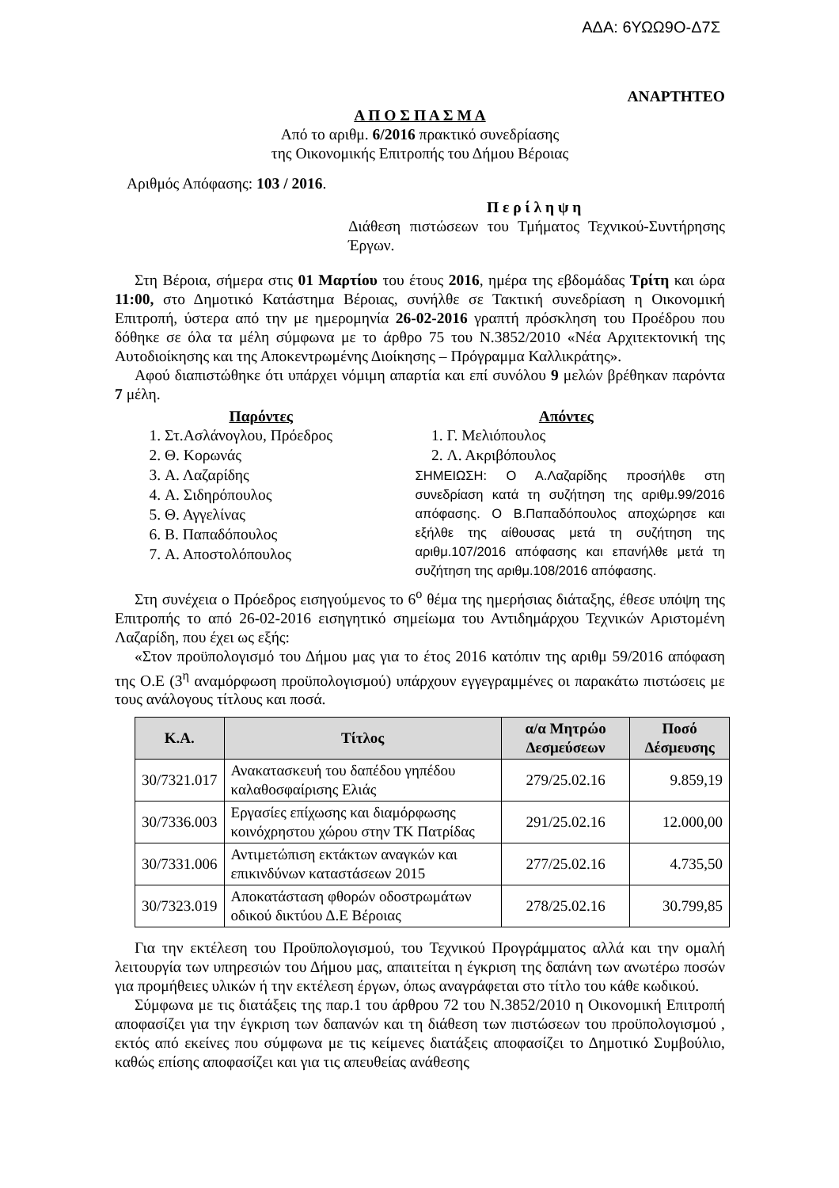ΑΔΑ: 6ΥΩΩ9Ο-Δ7Σ
ΑΝΑΡΤΗΤΕΟ
Α Π Ο Σ Π Α Σ Μ Α
Από το αριθμ. 6/2016 πρακτικό συνεδρίασης
της Οικονομικής Επιτροπής του Δήμου Βέροιας
Αριθμός Απόφασης: 103 / 2016.
Π ε ρ ί λ η ψ η
Διάθεση πιστώσεων του Τμήματος Τεχνικού-Συντήρησης Έργων.
Στη Βέροια, σήμερα στις 01 Μαρτίου του έτους 2016, ημέρα της εβδομάδας Τρίτη και ώρα 11:00, στο Δημοτικό Κατάστημα Βέροιας, συνήλθε σε Τακτική συνεδρίαση η Οικονομική Επιτροπή, ύστερα από την με ημερομηνία 26-02-2016 γραπτή πρόσκληση του Προέδρου που δόθηκε σε όλα τα μέλη σύμφωνα με το άρθρο 75 του Ν.3852/2010 «Νέα Αρχιτεκτονική της Αυτοδιοίκησης και της Αποκεντρωμένης Διοίκησης – Πρόγραμμα Καλλικράτης».
Αφού διαπιστώθηκε ότι υπάρχει νόμιμη απαρτία και επί συνόλου 9 μελών βρέθηκαν παρόντα 7 μέλη.
Παρόντες
1. Στ.Ασλάνογλου, Πρόεδρος
2. Θ. Κορωνάς
3. Α. Λαζαρίδης
4. Α. Σιδηρόπουλος
5. Θ. Αγγελίνας
6. Β. Παπαδόπουλος
7. Α. Αποστολόπουλος
Απόντες
1. Γ. Μελιόπουλος
2. Λ. Ακριβόπουλος
ΣΗΜΕΙΩΣΗ: Ο Α.Λαζαρίδης προσήλθε στη συνεδρίαση κατά τη συζήτηση της αριθμ.99/2016 απόφασης. Ο Β.Παπαδόπουλος αποχώρησε και εξήλθε της αίθουσας μετά τη συζήτηση της αριθμ.107/2016 απόφασης και επανήλθε μετά τη συζήτηση της αριθμ.108/2016 απόφασης.
Στη συνέχεια ο Πρόεδρος εισηγούμενος το 6<sup>ο</sup> θέμα της ημερήσιας διάταξης, έθεσε υπόψη της Επιτροπής το από 26-02-2016 εισηγητικό σημείωμα του Αντιδημάρχου Τεχνικών Αριστομένη Λαζαρίδη, που έχει ως εξής:
«Στον προϋπολογισμό του Δήμου μας για το έτος 2016 κατόπιν της αριθμ 59/2016 απόφαση της Ο.Ε (3<sup>η</sup> αναμόρφωση προϋπολογισμού) υπάρχουν εγγεγραμμένες οι παρακάτω πιστώσεις με τους ανάλογους τίτλους και ποσά.
| Κ.Α. | Τίτλος | α/α Μητρώο Δεσμεύσεων | Ποσό Δέσμευσης |
| --- | --- | --- | --- |
| 30/7321.017 | Ανακατασκευή του δαπέδου γηπέδου καλαθοσφαίρισης Ελιάς | 279/25.02.16 | 9.859,19 |
| 30/7336.003 | Εργασίες επίχωσης και διαμόρφωσης κοινόχρηστου χώρου στην ΤΚ Πατρίδας | 291/25.02.16 | 12.000,00 |
| 30/7331.006 | Αντιμετώπιση εκτάκτων αναγκών και επικινδύνων καταστάσεων 2015 | 277/25.02.16 | 4.735,50 |
| 30/7323.019 | Αποκατάσταση φθορών οδοστρωμάτων οδικού δικτύου Δ.Ε Βέροιας | 278/25.02.16 | 30.799,85 |
Για την εκτέλεση του Προϋπολογισμού, του Τεχνικού Προγράμματος αλλά και την ομαλή λειτουργία των υπηρεσιών του Δήμου μας, απαιτείται η έγκριση της δαπάνη των ανωτέρω ποσών για προμήθειες υλικών ή την εκτέλεση έργων, όπως αναγράφεται στο τίτλο του κάθε κωδικού.
Σύμφωνα με τις διατάξεις της παρ.1 του άρθρου 72 του Ν.3852/2010 η Οικονομική Επιτροπή αποφασίζει για την έγκριση των δαπανών και τη διάθεση των πιστώσεων του προϋπολογισμού , εκτός από εκείνες που σύμφωνα με τις κείμενες διατάξεις αποφασίζει το Δημοτικό Συμβούλιο, καθώς επίσης αποφασίζει και για τις απευθείας ανάθεσης